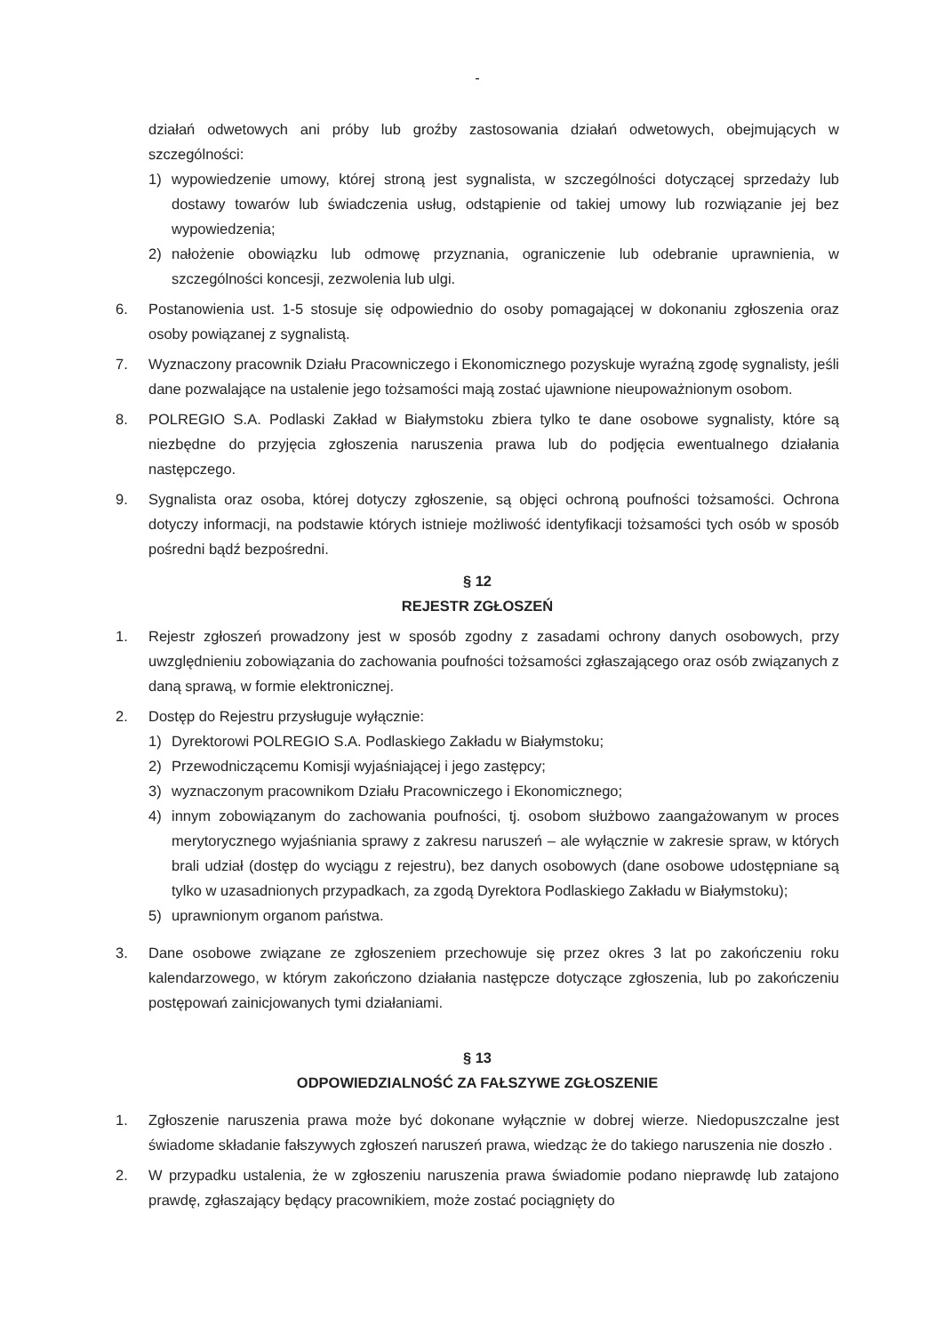-
działań odwetowych ani próby lub groźby zastosowania działań odwetowych, obejmujących w szczególności:
1) wypowiedzenie umowy, której stroną jest sygnalista, w szczególności dotyczącej sprzedaży lub dostawy towarów lub świadczenia usług, odstąpienie od takiej umowy lub rozwiązanie jej bez wypowiedzenia;
2) nałożenie obowiązku lub odmowę przyznania, ograniczenie lub odebranie uprawnienia, w szczególności koncesji, zezwolenia lub ulgi.
6. Postanowienia ust. 1-5 stosuje się odpowiednio do osoby pomagającej w dokonaniu zgłoszenia oraz osoby powiązanej z sygnalistą.
7. Wyznaczony pracownik Działu Pracowniczego i Ekonomicznego pozyskuje wyraźną zgodę sygnalisty, jeśli dane pozwalające na ustalenie jego tożsamości mają zostać ujawnione nieupoważnionym osobom.
8. POLREGIO S.A. Podlaski Zakład w Białymstoku zbiera tylko te dane osobowe sygnalisty, które są niezbędne do przyjęcia zgłoszenia naruszenia prawa lub do podjęcia ewentualnego działania następczego.
9. Sygnalista oraz osoba, której dotyczy zgłoszenie, są objęci ochroną poufności tożsamości. Ochrona dotyczy informacji, na podstawie których istnieje możliwość identyfikacji tożsamości tych osób w sposób pośredni bądź bezpośredni.
§ 12
REJESTR ZGŁOSZEŃ
1. Rejestr zgłoszeń prowadzony jest w sposób zgodny z zasadami ochrony danych osobowych, przy uwzględnieniu zobowiązania do zachowania poufności tożsamości zgłaszającego oraz osób związanych z daną sprawą, w formie elektronicznej.
2. Dostęp do Rejestru przysługuje wyłącznie:
1) Dyrektorowi POLREGIO S.A. Podlaskiego Zakładu w Białymstoku;
2) Przewodniczącemu Komisji wyjaśniającej i jego zastępcy;
3) wyznaczonym pracownikom Działu Pracowniczego i Ekonomicznego;
4) innym zobowiązanym do zachowania poufności, tj. osobom służbowo zaangażowanym w proces merytorycznego wyjaśniania sprawy z zakresu naruszeń – ale wyłącznie w zakresie spraw, w których brali udział (dostęp do wyciągu z rejestru), bez danych osobowych (dane osobowe udostępniane są tylko w uzasadnionych przypadkach, za zgodą Dyrektora Podlaskiego Zakładu w Białymstoku);
5) uprawnionym organom państwa.
3. Dane osobowe związane ze zgłoszeniem przechowuje się przez okres 3 lat po zakończeniu roku kalendarzowego, w którym zakończono działania następcze dotyczące zgłoszenia, lub po zakończeniu postępowań zainicjowanych tymi działaniami.
§ 13
ODPOWIEDZIALNOŚĆ ZA FAŁSZYWE ZGŁOSZENIE
1. Zgłoszenie naruszenia prawa może być dokonane wyłącznie w dobrej wierze. Niedopuszczalne jest świadome składanie fałszywych zgłoszeń naruszeń prawa, wiedząc że do takiego naruszenia nie doszło .
2. W przypadku ustalenia, że w zgłoszeniu naruszenia prawa świadomie podano nieprawdę lub zatajono prawdę, zgłaszający będący pracownikiem, może zostać pociągnięty do